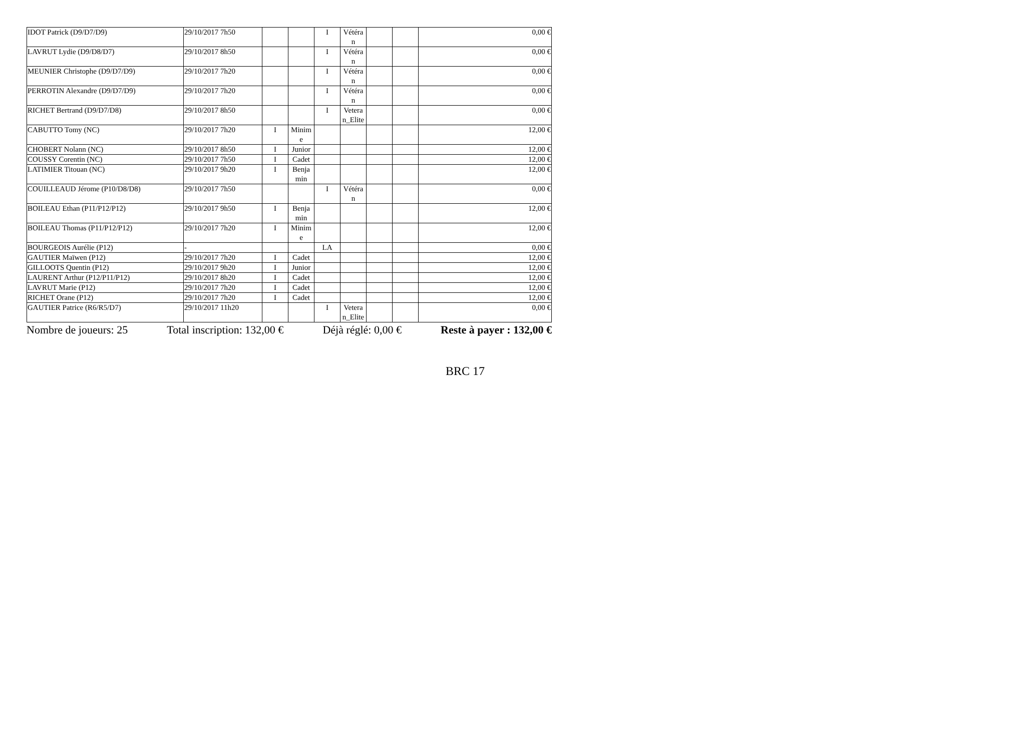| IDOT Patrick (D9/D7/D9) | 29/10/2017 7h50 | | | I | Vétéra n | | | 0,00 € |
| LAVRUT Lydie (D9/D8/D7) | 29/10/2017 8h50 | | | I | Vétéra n | | | 0,00 € |
| MEUNIER Christophe (D9/D7/D9) | 29/10/2017 7h20 | | | I | Vétéra n | | | 0,00 € |
| PERROTIN Alexandre (D9/D7/D9) | 29/10/2017 7h20 | | | I | Vétéra n | | | 0,00 € |
| RICHET Bertrand (D9/D7/D8) | 29/10/2017 8h50 | | | I | Vetera n_Elite | | | 0,00 € |
| CABUTTO Tomy (NC) | 29/10/2017 7h20 | I | Minim e | | | | | 12,00 € |
| CHOBERT Nolann (NC) | 29/10/2017 8h50 | I | Junior | | | | | 12,00 € |
| COUSSY Corentin (NC) | 29/10/2017 7h50 | I | Cadet | | | | | 12,00 € |
| LATIMIER Titouan (NC) | 29/10/2017 9h20 | I | Benja min | | | | | 12,00 € |
| COUILLEAUD Jérome (P10/D8/D8) | 29/10/2017 7h50 | | | I | Vétéra n | | | 0,00 € |
| BOILEAU Ethan (P11/P12/P12) | 29/10/2017 9h50 | I | Benja min | | | | | 12,00 € |
| BOILEAU Thomas (P11/P12/P12) | 29/10/2017 7h20 | I | Minim e | | | | | 12,00 € |
| BOURGEOIS Aurélie (P12) | - | | | LA | | | | 0,00 € |
| GAUTIER Maïwen (P12) | 29/10/2017 7h20 | I | Cadet | | | | | 12,00 € |
| GILLOOTS Quentin (P12) | 29/10/2017 9h20 | I | Junior | | | | | 12,00 € |
| LAURENT Arthur (P12/P11/P12) | 29/10/2017 8h20 | I | Cadet | | | | | 12,00 € |
| LAVRUT Marie (P12) | 29/10/2017 7h20 | I | Cadet | | | | | 12,00 € |
| RICHET Orane (P12) | 29/10/2017 7h20 | I | Cadet | | | | | 12,00 € |
| GAUTIER Patrice (R6/R5/D7) | 29/10/2017 11h20 | | | I | Vetera n_Elite | | | 0,00 € |
Nombre de joueurs: 25 Total inscription: 132,00 € Déjà réglé: 0,00 € Reste à payer : 132,00 €
BRC 17